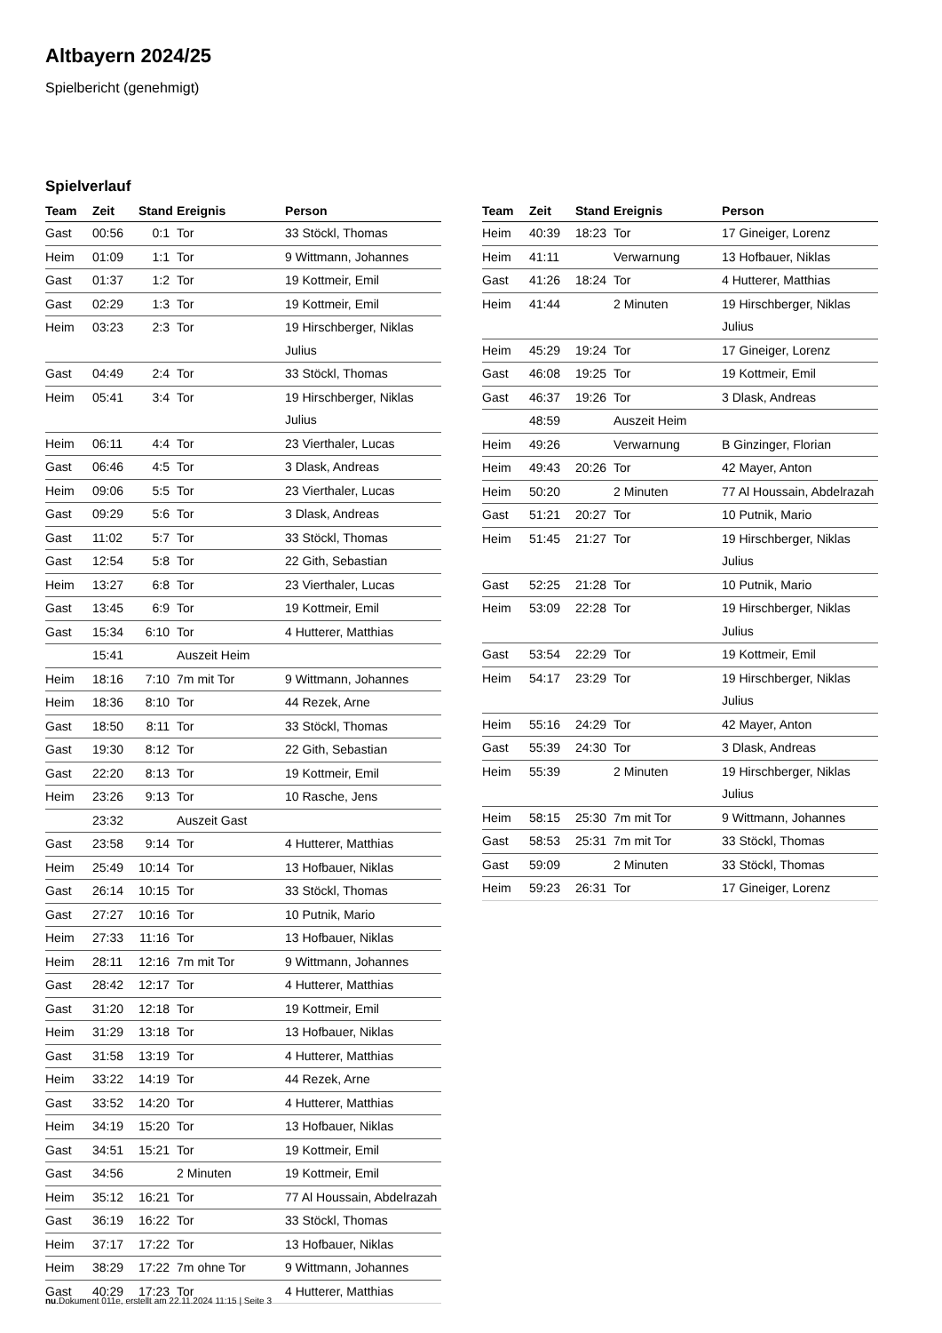Altbayern 2024/25
Spielbericht (genehmigt)
Spielverlauf
| Team | Zeit | Stand | Ereignis | Person |
| --- | --- | --- | --- | --- |
| Gast | 00:56 | 0:1 | Tor | 33 Stöckl, Thomas |
| Heim | 01:09 | 1:1 | Tor | 9 Wittmann, Johannes |
| Gast | 01:37 | 1:2 | Tor | 19 Kottmeir, Emil |
| Gast | 02:29 | 1:3 | Tor | 19 Kottmeir, Emil |
| Heim | 03:23 | 2:3 | Tor | 19 Hirschberger, Niklas Julius |
| Gast | 04:49 | 2:4 | Tor | 33 Stöckl, Thomas |
| Heim | 05:41 | 3:4 | Tor | 19 Hirschberger, Niklas Julius |
| Heim | 06:11 | 4:4 | Tor | 23 Vierthaler, Lucas |
| Gast | 06:46 | 4:5 | Tor | 3 Dlask, Andreas |
| Heim | 09:06 | 5:5 | Tor | 23 Vierthaler, Lucas |
| Gast | 09:29 | 5:6 | Tor | 3 Dlask, Andreas |
| Gast | 11:02 | 5:7 | Tor | 33 Stöckl, Thomas |
| Gast | 12:54 | 5:8 | Tor | 22 Gith, Sebastian |
| Heim | 13:27 | 6:8 | Tor | 23 Vierthaler, Lucas |
| Gast | 13:45 | 6:9 | Tor | 19 Kottmeir, Emil |
| Gast | 15:34 | 6:10 | Tor | 4 Hutterer, Matthias |
| | 15:41 | | Auszeit Heim | |
| Heim | 18:16 | 7:10 | 7m mit Tor | 9 Wittmann, Johannes |
| Heim | 18:36 | 8:10 | Tor | 44 Rezek, Arne |
| Gast | 18:50 | 8:11 | Tor | 33 Stöckl, Thomas |
| Gast | 19:30 | 8:12 | Tor | 22 Gith, Sebastian |
| Gast | 22:20 | 8:13 | Tor | 19 Kottmeir, Emil |
| Heim | 23:26 | 9:13 | Tor | 10 Rasche, Jens |
| | 23:32 | | Auszeit Gast | |
| Gast | 23:58 | 9:14 | Tor | 4 Hutterer, Matthias |
| Heim | 25:49 | 10:14 | Tor | 13 Hofbauer, Niklas |
| Gast | 26:14 | 10:15 | Tor | 33 Stöckl, Thomas |
| Gast | 27:27 | 10:16 | Tor | 10 Putnik, Mario |
| Heim | 27:33 | 11:16 | Tor | 13 Hofbauer, Niklas |
| Heim | 28:11 | 12:16 | 7m mit Tor | 9 Wittmann, Johannes |
| Gast | 28:42 | 12:17 | Tor | 4 Hutterer, Matthias |
| Gast | 31:20 | 12:18 | Tor | 19 Kottmeir, Emil |
| Heim | 31:29 | 13:18 | Tor | 13 Hofbauer, Niklas |
| Gast | 31:58 | 13:19 | Tor | 4 Hutterer, Matthias |
| Heim | 33:22 | 14:19 | Tor | 44 Rezek, Arne |
| Gast | 33:52 | 14:20 | Tor | 4 Hutterer, Matthias |
| Heim | 34:19 | 15:20 | Tor | 13 Hofbauer, Niklas |
| Gast | 34:51 | 15:21 | Tor | 19 Kottmeir, Emil |
| Gast | 34:56 | | 2 Minuten | 19 Kottmeir, Emil |
| Heim | 35:12 | 16:21 | Tor | 77 Al Houssain, Abdelrazah |
| Gast | 36:19 | 16:22 | Tor | 33 Stöckl, Thomas |
| Heim | 37:17 | 17:22 | Tor | 13 Hofbauer, Niklas |
| Heim | 38:29 | 17:22 | 7m ohne Tor | 9 Wittmann, Johannes |
| Gast | 40:29 | 17:23 | Tor | 4 Hutterer, Matthias |
| Team | Zeit | Stand | Ereignis | Person |
| --- | --- | --- | --- | --- |
| Heim | 40:39 | 18:23 | Tor | 17 Gineiger, Lorenz |
| Heim | 41:11 | | Verwarnung | 13 Hofbauer, Niklas |
| Gast | 41:26 | 18:24 | Tor | 4 Hutterer, Matthias |
| Heim | 41:44 | | 2 Minuten | 19 Hirschberger, Niklas Julius |
| Heim | 45:29 | 19:24 | Tor | 17 Gineiger, Lorenz |
| Gast | 46:08 | 19:25 | Tor | 19 Kottmeir, Emil |
| Gast | 46:37 | 19:26 | Tor | 3 Dlask, Andreas |
| | 48:59 | | Auszeit Heim | |
| Heim | 49:26 | | Verwarnung | B Ginzinger, Florian |
| Heim | 49:43 | 20:26 | Tor | 42 Mayer, Anton |
| Heim | 50:20 | | 2 Minuten | 77 Al Houssain, Abdelrazah |
| Gast | 51:21 | 20:27 | Tor | 10 Putnik, Mario |
| Heim | 51:45 | 21:27 | Tor | 19 Hirschberger, Niklas Julius |
| Gast | 52:25 | 21:28 | Tor | 10 Putnik, Mario |
| Heim | 53:09 | 22:28 | Tor | 19 Hirschberger, Niklas Julius |
| Gast | 53:54 | 22:29 | Tor | 19 Kottmeir, Emil |
| Heim | 54:17 | 23:29 | Tor | 19 Hirschberger, Niklas Julius |
| Heim | 55:16 | 24:29 | Tor | 42 Mayer, Anton |
| Gast | 55:39 | 24:30 | Tor | 3 Dlask, Andreas |
| Heim | 55:39 | | 2 Minuten | 19 Hirschberger, Niklas Julius |
| Heim | 58:15 | 25:30 | 7m mit Tor | 9 Wittmann, Johannes |
| Gast | 58:53 | 25:31 | 7m mit Tor | 33 Stöckl, Thomas |
| Gast | 59:09 | | 2 Minuten | 33 Stöckl, Thomas |
| Heim | 59:23 | 26:31 | Tor | 17 Gineiger, Lorenz |
nu.Dokument 011e, erstellt am 22.11.2024 11:15 | Seite 3